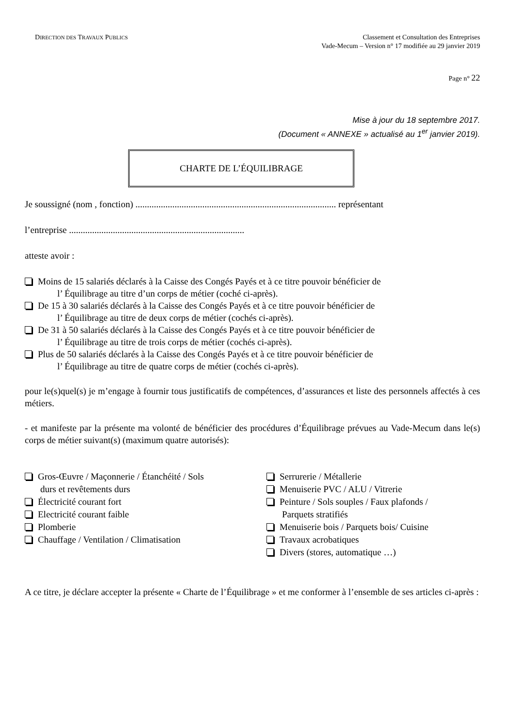DIRECTION DES TRAVAUX PUBLICS
Classement et Consultation des Entreprises
Vade-Mecum – Version n° 17 modifiée au 29 janvier 2019
Page n° 22
Mise à jour du 18 septembre 2017.
(Document « ANNEXE » actualisé au 1<sup>er</sup> janvier 2019).
CHARTE DE L’ÉQUILIBRAGE
Je soussigné (nom , fonction) ....................................................................................... représentant
l’entreprise ............................................................................
atteste avoir :
Moins de 15 salariés déclarés à la Caisse des Congés Payés et à ce titre pouvoir bénéficier de
l’ Équilibrage au titre d’un corps de métier (coché ci-après).
De 15 à 30 salariés déclarés à la Caisse des Congés Payés et à ce titre pouvoir bénéficier de
l’ Équilibrage au titre de deux corps de métier (cochés ci-après).
De 31 à 50 salariés déclarés à la Caisse des Congés Payés et à ce titre pouvoir bénéficier de
l’ Équilibrage au titre de trois corps de métier (cochés ci-après).
Plus de 50 salariés déclarés à la Caisse des Congés Payés et à ce titre pouvoir bénéficier de
l’ Équilibrage au titre de quatre corps de métier (cochés ci-après).
pour le(s)quel(s) je m’engage à fournir tous justificatifs de compétences, d’assurances et liste des personnels affectés à ces métiers.
- et manifeste par la présente ma volonté de bénéficier des procédures d’Équilibrage prévues au Vade-Mecum dans le(s) corps de métier suivant(s) (maximum quatre autorisés):
Gros-Œuvre / Maçonnerie / Étanchéité / Sols
durs et revêtements durs
Électricité courant fort
Electricité courant faible
Plomberie
Chauffage / Ventilation / Climatisation
Serrurerie / Métallerie
Menuiserie PVC / ALU / Vitrerie
Peinture / Sols souples / Faux plafonds /
Parquets stratifiés
Menuiserie bois / Parquets bois/ Cuisine
Travaux acrobatiques
Divers (stores, automatique …)
A ce titre, je déclare accepter la présente « Charte de l’Équilibrage » et me conformer à l’ensemble de ses articles ci-après :